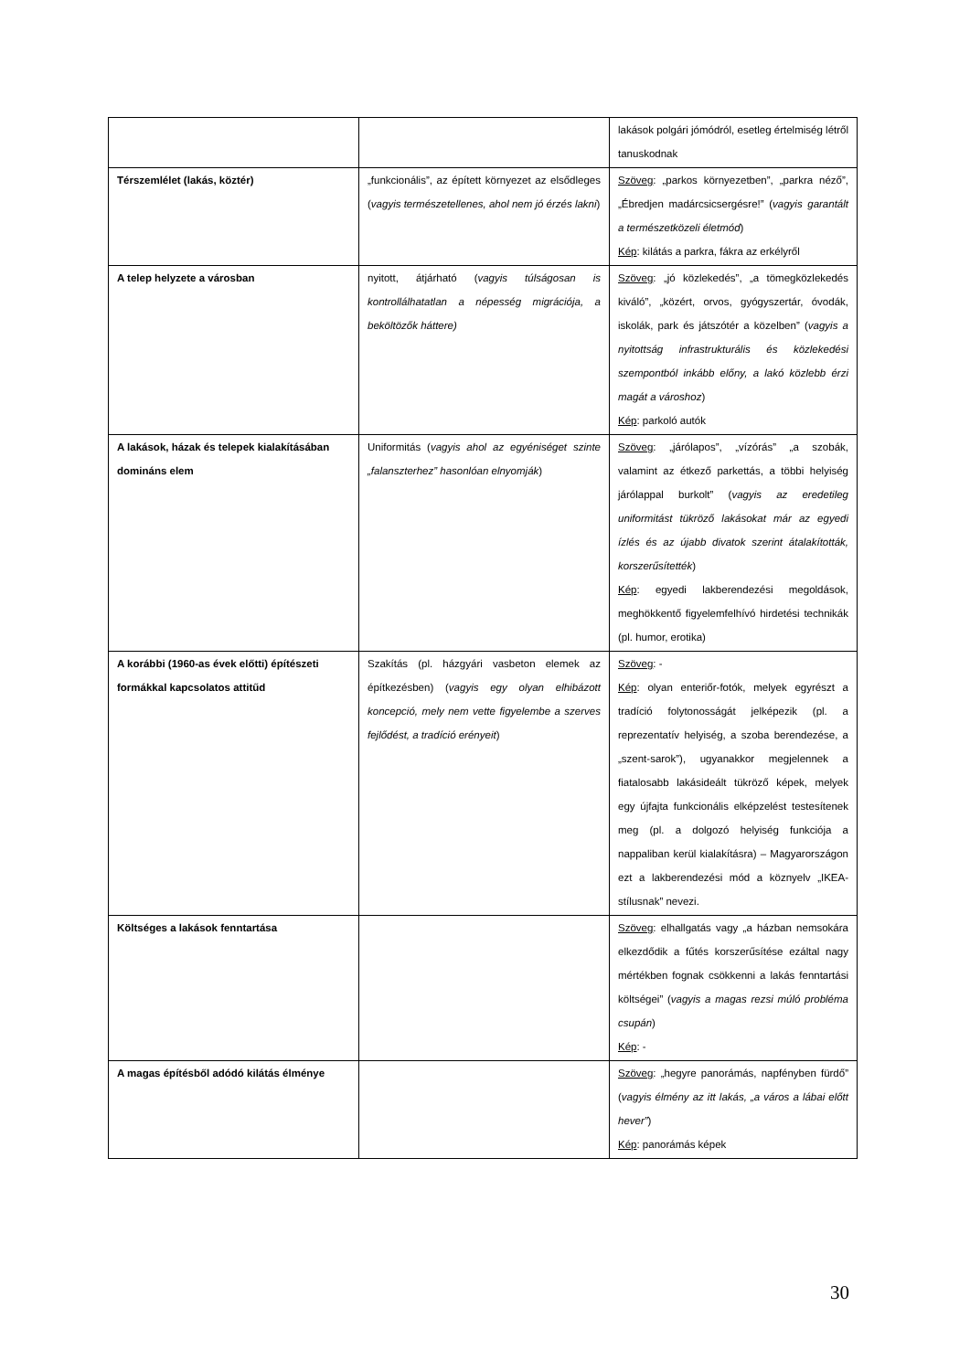| | | lakások polgári jómódról, esetleg értelmiség létről tanuskodnak |
| Térszemlélet (lakás, köztér) | „funkcionális”, az épített környezet az elsődleges ( vagyis természetellenes, ahol nem jó érzés lakni ) | Szöveg : „parkos környezetben”, „parkra néző”, „Ébredjen madárcsicsergésre!” ( vagyis garantált a természetközeli életmód ) Kép : kilátás a parkra, fákra az erkélyről |
| A telep helyzete a városban | nyitott, átjárható ( vagyis túlságosan is kontrollálhatatlan a népesség migrációja, a beköltözők háttere) | Szöveg : „jó közlekedés”, „a tömegközlekedés kiváló”, „közért, orvos, gyógyszertár, óvodák, iskolák, park és játszótér a közelben” ( vagyis a nyitottság infrastrukturális és közlekedési szempontból inkább előny, a lakó közlebb érzi magát a városhoz ) Kép : parkoló autók |
| A lakások, házak és telepek kialakításában domináns elem | Uniformitás ( vagyis ahol az egyéniséget szinte „falanszterhez” hasonlóan elnyomják ) | Szöveg : „járólapos”, „vízórás” „a szobák, valamint az étkező parkettás, a többi helyiség járólappal burkolt” ( vagyis az eredetileg uniformitást tükröző lakásokat már az egyedi ízlés és az újabb divatok szerint átalakították, korszerűsítették ) Kép : egyedi lakberendezési megoldások, meghökkentő figyelemfelhívó hirdetési technikák (pl. humor, erotika) |
| A korábbi (1960-as évek előtti) építészeti formákkal kapcsolatos attitűd | Szakítás (pl. házgyári vasbeton elemek az építkezésben) ( vagyis egy olyan elhibázott koncepció, mely nem vette figyelembe a szerves fejlődést, a tradíció erényeit ) | Szöveg : - Kép : olyan enteriőr-fotók, melyek egyrészt a tradíció folytonosságát jelképezik (pl. a reprezentatív helyiség, a szoba berendezése, a „szent-sarok”), ugyanakkor megjelennek a fiatalosabb lakásideált tükröző képek, melyek egy újfajta funkcionális elképzelést testesítenek meg (pl. a dolgozó helyiség funkciója a nappaliban kerül kialakításra) – Magyarországon ezt a lakberendezési mód a köznyelv „IKEA-stílusnak” nevezi. |
| Költséges a lakások fenntartása | | Szöveg : elhallgatás vagy „a házban nemsokára elkezdődik a fűtés korszerűsítése ezáltal nagy mértékben fognak csökkenni a lakás fenntartási költségei” ( vagyis a magas rezsi múló probléma csupán ) Kép : - |
| A magas építésből adódó kilátás élménye | | Szöveg : „hegyre panorámás, napfényben fürdő” ( vagyis élmény az itt lakás, „a város a lábai előtt hever” ) Kép : panorámás képek |
30